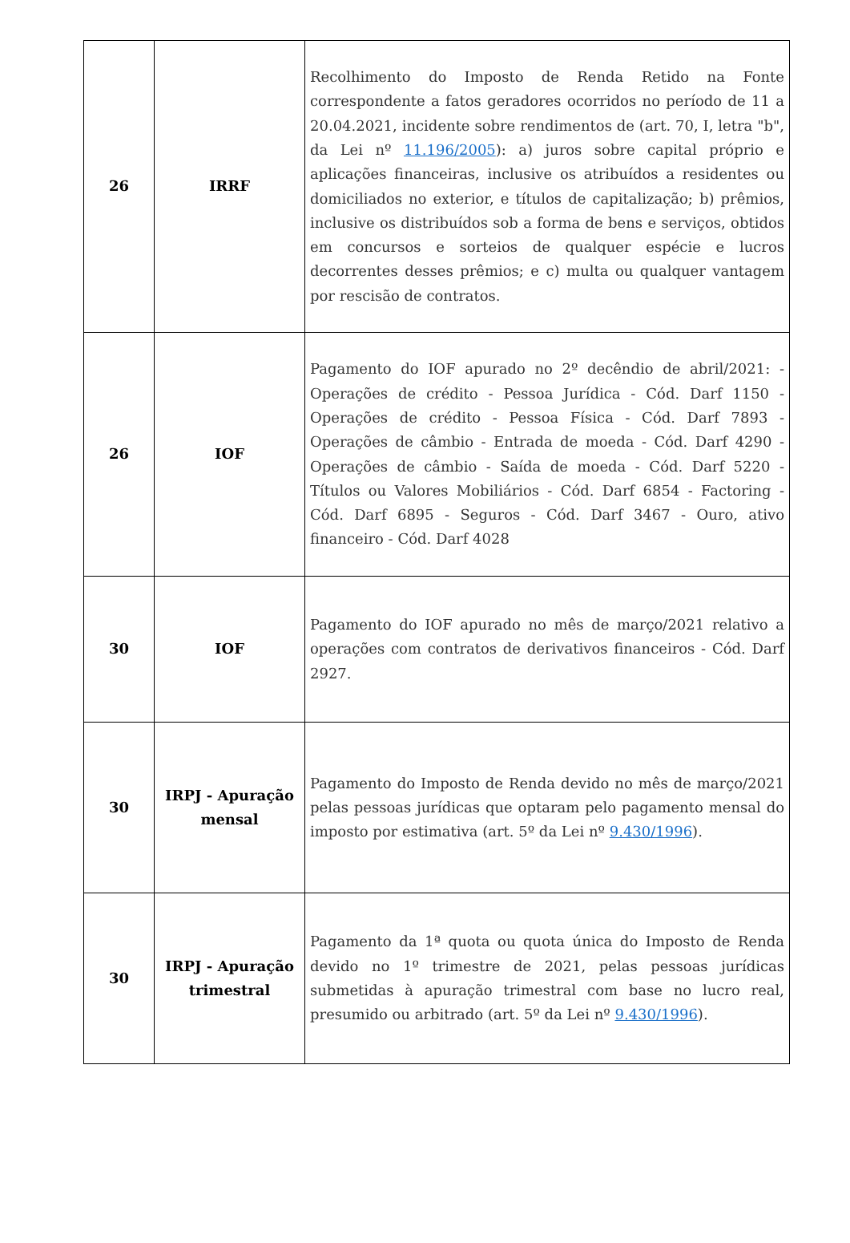| 26 | IRRF | Recolhimento do Imposto de Renda Retido na Fonte correspondente a fatos geradores ocorridos no período de 11 a 20.04.2021, incidente sobre rendimentos de (art. 70, I, letra "b", da Lei nº 11.196/2005 ): a) juros sobre capital próprio e aplicações financeiras, inclusive os atribuídos a residentes ou domiciliados no exterior, e títulos de capitalização; b) prêmios, inclusive os distribuídos sob a forma de bens e serviços, obtidos em concursos e sorteios de qualquer espécie e lucros decorrentes desses prêmios; e c) multa ou qualquer vantagem por rescisão de contratos. |
| 26 | IOF | Pagamento do IOF apurado no 2º decêndio de abril/2021: - Operações de crédito - Pessoa Jurídica - Cód. Darf 1150 - Operações de crédito - Pessoa Física - Cód. Darf 7893 - Operações de câmbio - Entrada de moeda - Cód. Darf 4290 - Operações de câmbio - Saída de moeda - Cód. Darf 5220 - Títulos ou Valores Mobiliários - Cód. Darf 6854 - Factoring - Cód. Darf 6895 - Seguros - Cód. Darf 3467 - Ouro, ativo financeiro - Cód. Darf 4028 |
| 30 | IOF | Pagamento do IOF apurado no mês de março/2021 relativo a operações com contratos de derivativos financeiros - Cód. Darf 2927. |
| 30 | IRPJ - Apuração mensal | Pagamento do Imposto de Renda devido no mês de março/2021 pelas pessoas jurídicas que optaram pelo pagamento mensal do imposto por estimativa (art. 5º da Lei nº 9.430/1996 ). |
| 30 | IRPJ - Apuração trimestral | Pagamento da 1ª quota ou quota única do Imposto de Renda devido no 1º trimestre de 2021, pelas pessoas jurídicas submetidas à apuração trimestral com base no lucro real, presumido ou arbitrado (art. 5º da Lei nº 9.430/1996 ). |